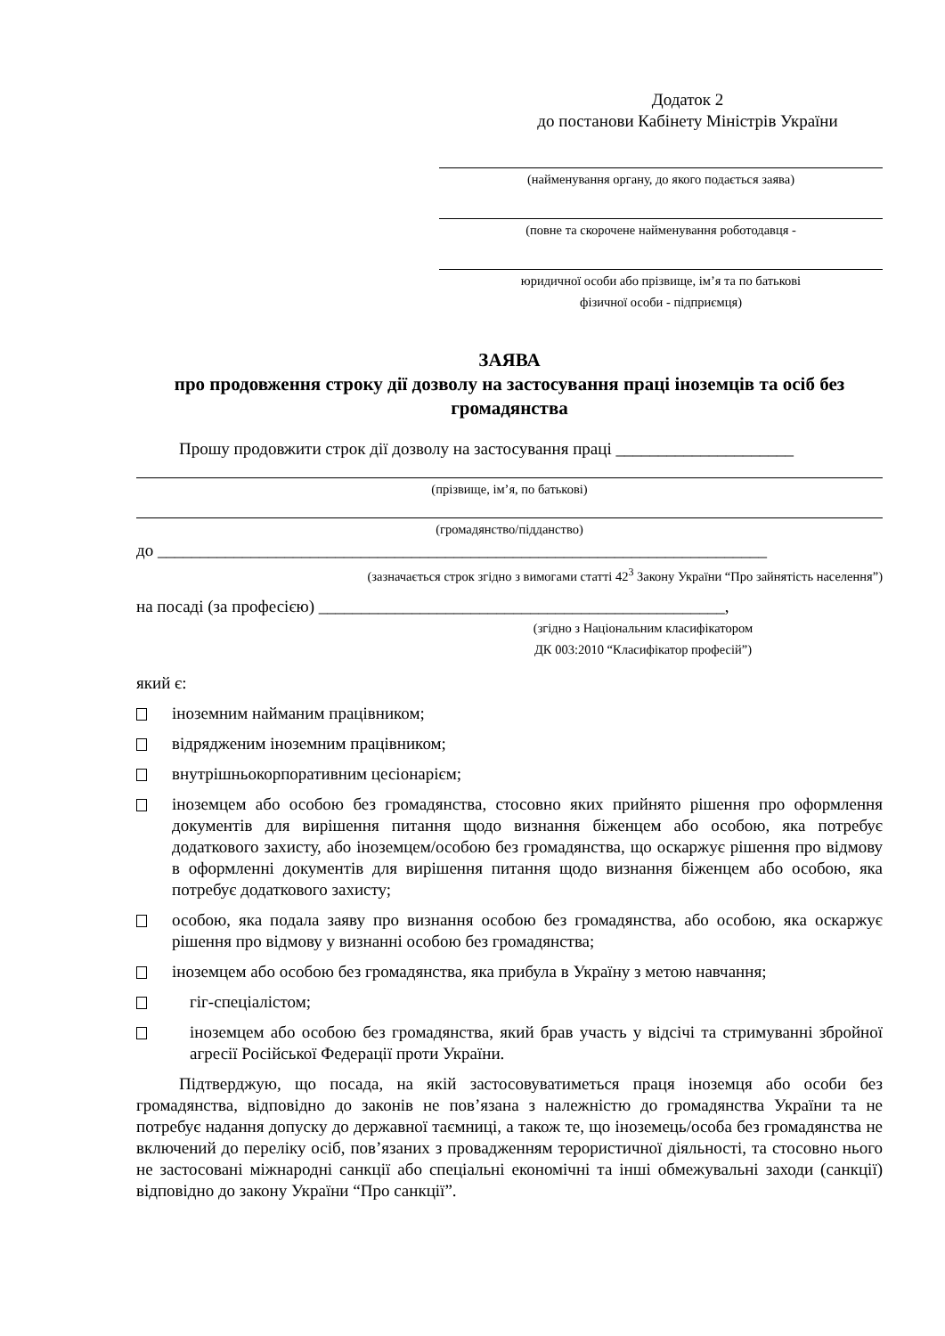Додаток 2
до постанови Кабінету Міністрів України
(найменування органу, до якого подається заява)
(повне та скорочене найменування роботодавця -
юридичної особи або прізвище, ім’я та по батькові
фізичної особи - підприємця)
ЗАЯВА
про продовження строку дії дозволу на застосування праці іноземців та осіб без громадянства
Прошу продовжити строк дії дозволу на застосування праці _____________________
(прізвище, ім’я, по батькові)
(громадянство/підданство)
до ________________________________________________________________________
(зазначається строк згідно з вимогами статті 42<sup>3</sup> Закону України “Про зайнятість населення”)
на посаді (за професією) ________________________________________________,
(згідно з Національним класифікатором
ДК 003:2010 “Класифікатор професій”)
який є:
іноземним найманим працівником;
відрядженим іноземним працівником;
внутрішньокорпоративним цесіонарієм;
іноземцем або особою без громадянства, стосовно яких прийнято рішення про оформлення документів для вирішення питання щодо визнання біженцем або особою, яка потребує додаткового захисту, або іноземцем/особою без громадянства, що оскаржує рішення про відмову в оформленні документів для вирішення питання щодо визнання біженцем або особою, яка потребує додаткового захисту;
особою, яка подала заяву про визнання особою без громадянства, або особою, яка оскаржує рішення про відмову у визнанні особою без громадянства;
іноземцем або особою без громадянства, яка прибула в Україну з метою навчання;
гіг-спеціалістом;
іноземцем або особою без громадянства, який брав участь у відсічі та стримуванні збройної агресії Російської Федерації проти України.
Підтверджую, що посада, на якій застосовуватиметься праця іноземця або особи без громадянства, відповідно до законів не пов’язана з належністю до громадянства України та не потребує надання допуску до державної таємниці, а також те, що іноземець/особа без громадянства не включений до переліку осіб, пов’язаних з провадженням терористичної діяльності, та стосовно нього не застосовані міжнародні санкції або спеціальні економічні та інші обмежувальні заходи (санкції) відповідно до закону України “Про санкції”.